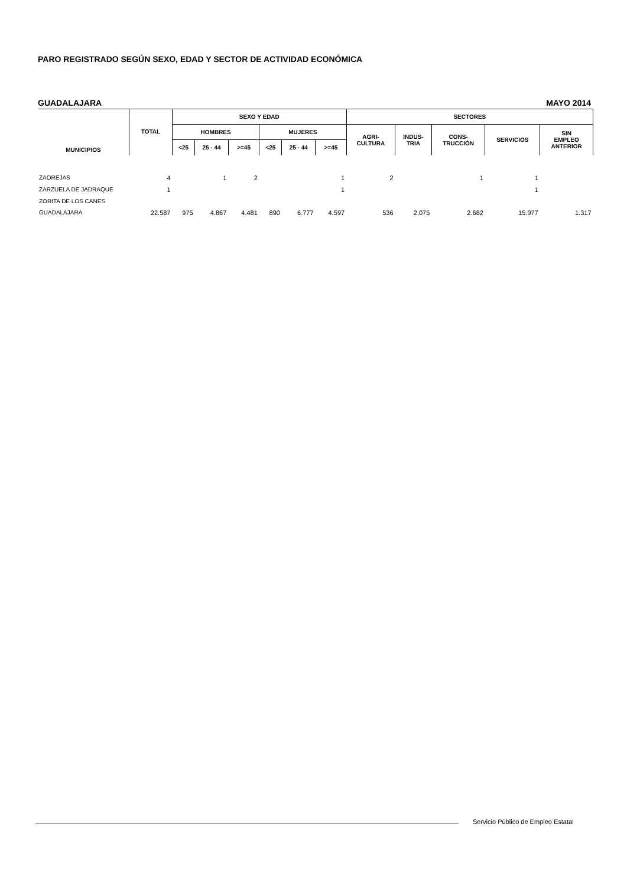PARO REGISTRADO SEGÚN SEXO, EDAD Y SECTOR DE ACTIVIDAD ECONÓMICA
GUADALAJARA MAYO 2014
| MUNICIPIOS | TOTAL | SEXO Y EDAD | | | | | | SECTORES | | | | |
| --- | --- | --- | --- | --- | --- | --- | --- | --- | --- | --- | --- | --- |
| | | HOMBRES | | | MUJERES | | | AGRI- CULTURA | INDUS- TRIA | CONS- TRUCCIÓN | SERVICIOS | SIN EMPLEO ANTERIOR |
| | | <25 | 25 - 44 | >=45 | <25 | 25 - 44 | >=45 | | | | | |
| ZAOREJAS | 4 | | 1 | 2 | | | 1 | 2 | | 1 | 1 | |
| ZARZUELA DE JADRAQUE | 1 | | | | | | 1 | | | | 1 | |
| ZORITA DE LOS CANES | | | | | | | | | | | | |
| GUADALAJARA | 22.587 | 975 | 4.867 | 4.481 | 890 | 6.777 | 4.597 | 536 | 2.075 | 2.682 | 15.977 | 1.317 |
Servicio Público de Empleo Estatal